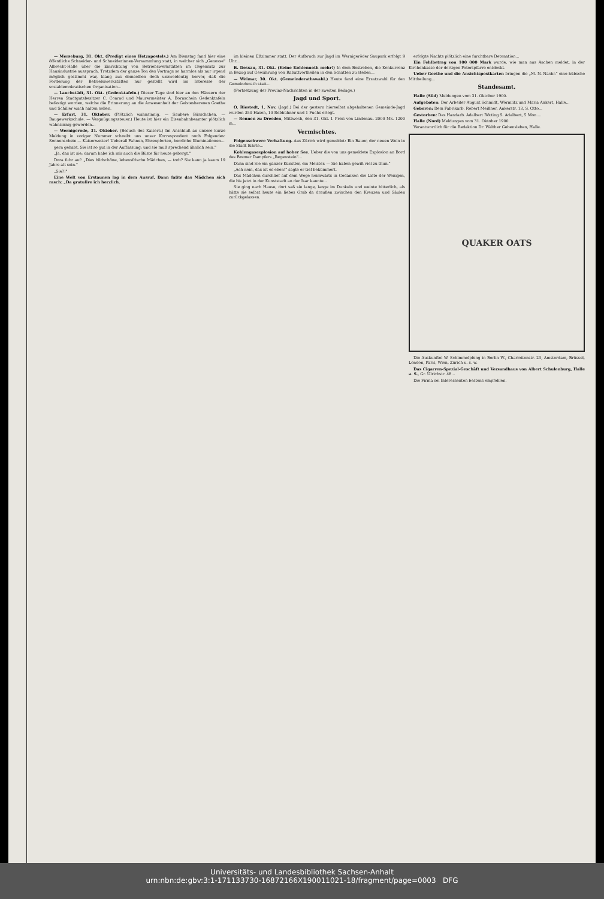— Merseburg, 31. Okt. (Predigt eines Hetzapostels.) Am Dienstag fand hier eine öffentliche Schneider- und Schneiderinnen-Versammlung statt, in welcher sich „Genosse" Albrecht-Halle über die Einrichtung von Betriebswerkstätten im Gegensatz zur Hausindustrie aussprach. Trotzdem der ganze Ton des Vortrags so harmlos als nur irgend möglich gestimmt war, klang aus demselben doch unzweideutig hervor, daß die Forderung der Betriebswerkstätten nur gestellt wird im Interesse der sozialdemokratischen Organisation...
— Lauchstädt, 31. Okt. (Gedenktafeln.) Dieser Tage sind hier an den Häusern der Herren Stadtgutsbesitzer C. Conrad und Maurermeister A. Bornschein Gedenktafeln befestigt worden, welche die Erinnerung an die Anwesenheit der Geisteshereoen Goethe und Schiller wach halten sollen.
— Erfurt, 31. Oktober. (Plötzlich wahnsinnig. — Saubere Bürschchen. — Baugewerkschule. — Vergnügungssteuer.) Heute ist hier ein Eisenbahnbeamter plötzlich wahnsinnig geworden...
— Wernigerode, 31. Oktober. (Besuch des Kaisers.) Im Anschluß an unsere kurze Meldung in voriger Nummer schreibt uns unser Korrespondent noch Folgendes: Sonnenschein — Kaiserwetter! Ueberall Fahnen, Ehrenpforten, herrliche Illuminationen...
gern gehabt. Sie ist so gut in der Auffassung; und sie muß sprechend ähnlich sein."
„Ja, das ist sie; darum habe ich mir auch die Büste für heute geborgt."
Dora fuhr auf: „Dies bildschöne, lebensfrische Mädchen, — todt? Sie kann ja kaum 19 Jahre alt sein."
„Sie?!"
Eine Welt von Erstaunen lag in dem Ausruf. Dann faßte das Mädchen sich rasch: „Da gratulire ich herzlich.
im kleinen Eßzimmer statt. Der Aufbruch zur Jagd im Wernigeröder Saupark erfolgt 9 Uhr...
B. Dessau, 31. Okt. (Keine Kohlennoth mehr!) In dem Bestreben, die Konkurrenz in Bezug auf Gewährung von Rabattvortheilen in den Schatten zu stellen...
— Weimar, 30. Okt. (Gemeinderathswahl.) Heute fand eine Ersatzwahl für den Gemeinderath statt...
(Fortsetzung der Provinz-Nachrichten in der zweiten Beilage.)
Jagd und Sport.
O. Riestedt, 1. Nov. (Jagd.) Bei der gestern hierselbst abgehaltenen Gemeinde-Jagd wurden 350 Hasen, 10 Rebhühner und 1 Fuchs erlegt.
— Rennen zu Dresden, Mittwoch, den 31. Okt. I. Preis von Lindenau. 2000 Mk. 1200 m...
Vermischtes.
Folgenschwere Verhaftung. Aus Zürich wird gemeldet: Ein Bauer, der neuen Wein in die Stadt führte...
Kohlengasexplosion auf hoher See. Ueber die von uns gemeldete Explosion an Bord des Bremer Dampfers „Regenstein"...
Dann sind Sie ein ganzer Künstler, ein Meister. — Sie haben gewiß viel zu thun."
„Ach nein, das ist es eben!" sagte er tief bekümmert.
Das Mädchen durchlief auf dem Wege heimwärts in Gedanken die Liste der Wenigen, die bis jetzt in der Kunststadt an der Isar kannte...
Sie ging nach Hause, dort saß sie lange, lange im Dunkeln und weinte bitterlich, als hätte sie selbst heute ein liebes Grab da draußen zwischen den Kreuzen und Säulen zurückgelassen.
erfolgte Nachts plötzlich eine furchtbare Detonation...
Ein Fehlbetrag von 100 000 Mark wurde, wie man aus Aachen meldet, in der Kirchenkasse der dortigen Peterspfarre entdeckt.
Ueber Goethe und die Ansichtspostkarten bringen die „M. N. Nachr." eine hübsche Mittheilung...
Standesamt.
Halle (Süd) Meldungen vom 31. Oktober 1900.
Aufgeboten: Der Arbeiter August Schmidt, Wörmlitz und Maria Ankert, Halle...
Geboren: Dem Fabrikarb. Robert Meißner, Ankerstr. 13, S. Otto...
Gestorben: Des Handarb. Adalbert Rötting S. Adalbert, 5 Mon....
Halle (Nord) Meldungen vom 31. Oktober 1900.
Verantwortlich für die Redaktion Dr. Walther Gebensleben, Halle.
QUAKER OATS
Die Auskunftei W. Schimmelpfeng in Berlin W., Charlottenstr. 23, Amsterdam, Brüssel, London, Paris, Wien, Zürich u. s. w.
Das Cigarren-Spezial-Geschäft und Versandhaus von Albert Schulenburg, Halle a. S., Gr. Ulrichstr. 48...
Die Firma sei Interessenten bestens empfohlen.
Universitäts- und Landesbibliothek Sachsen-Anhalt
urn:nbn:de:gbv:3:1-171133730-16872166X190011021-18/fragment/page=0003 DFG